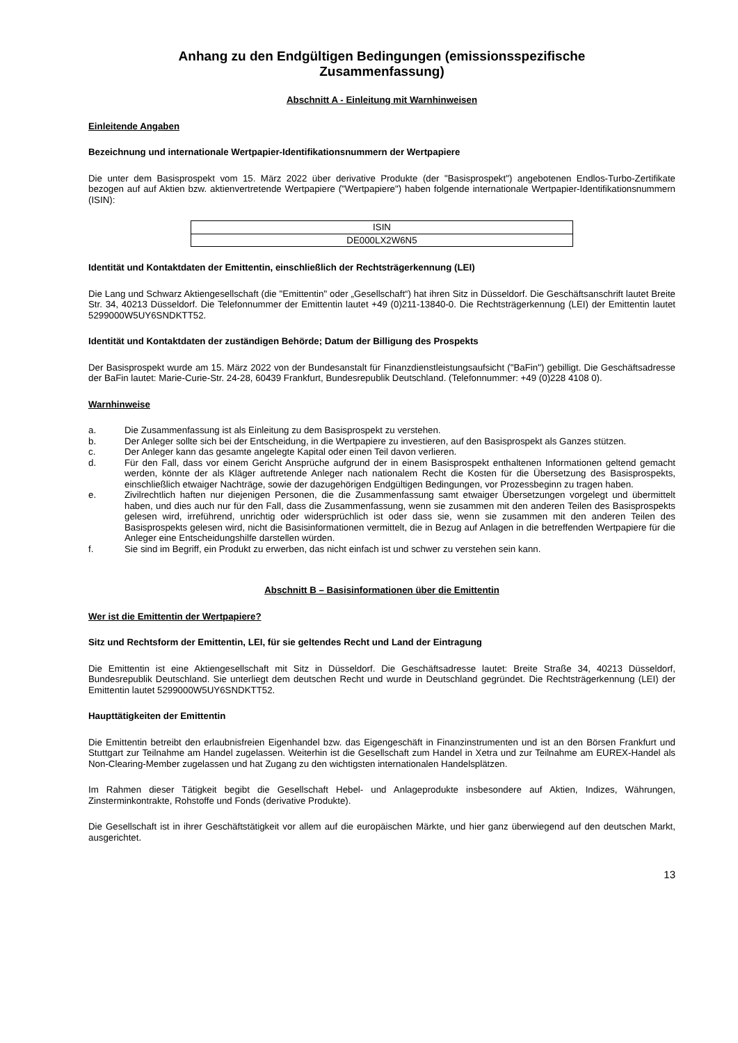Anhang zu den Endgültigen Bedingungen (emissionsspezifische
Zusammenfassung)
Abschnitt A - Einleitung mit Warnhinweisen
Einleitende Angaben
Bezeichnung und internationale Wertpapier-Identifikationsnummern der Wertpapiere
Die unter dem Basisprospekt vom 15. März 2022 über derivative Produkte (der "Basisprospekt") angebotenen Endlos-Turbo-Zertifikate bezogen auf auf Aktien bzw. aktienvertretende Wertpapiere ("Wertpapiere") haben folgende internationale Wertpapier-Identifikationsnummern (ISIN):
| ISIN |
| DE000LX2W6N5 |
Identität und Kontaktdaten der Emittentin, einschließlich der Rechtsträgerkennung (LEI)
Die Lang und Schwarz Aktiengesellschaft (die "Emittentin" oder „Gesellschaft“) hat ihren Sitz in Düsseldorf. Die Geschäftsanschrift lautet Breite Str. 34, 40213 Düsseldorf. Die Telefonnummer der Emittentin lautet +49 (0)211-13840-0. Die Rechtsträgerkennung (LEI) der Emittentin lautet 5299000W5UY6SNDKTT52.
Identität und Kontaktdaten der zuständigen Behörde; Datum der Billigung des Prospekts
Der Basisprospekt wurde am 15. März 2022 von der Bundesanstalt für Finanzdienstleistungsaufsicht ("BaFin") gebilligt. Die Geschäftsadresse der BaFin lautet: Marie-Curie-Str. 24-28, 60439 Frankfurt, Bundesrepublik Deutschland. (Telefonnummer: +49 (0)228 4108 0).
Warnhinweise
a. Die Zusammenfassung ist als Einleitung zu dem Basisprospekt zu verstehen.
b. Der Anleger sollte sich bei der Entscheidung, in die Wertpapiere zu investieren, auf den Basisprospekt als Ganzes stützen.
c. Der Anleger kann das gesamte angelegte Kapital oder einen Teil davon verlieren.
d. Für den Fall, dass vor einem Gericht Ansprüche aufgrund der in einem Basisprospekt enthaltenen Informationen geltend gemacht werden, könnte der als Kläger auftretende Anleger nach nationalem Recht die Kosten für die Übersetzung des Basisprospekts, einschließlich etwaiger Nachträge, sowie der dazugehörigen Endgültigen Bedingungen, vor Prozessbeginn zu tragen haben.
e. Zivilrechtlich haften nur diejenigen Personen, die die Zusammenfassung samt etwaiger Übersetzungen vorgelegt und übermittelt haben, und dies auch nur für den Fall, dass die Zusammenfassung, wenn sie zusammen mit den anderen Teilen des Basisprospekts gelesen wird, irreführend, unrichtig oder widersprüchlich ist oder dass sie, wenn sie zusammen mit den anderen Teilen des Basisprospekts gelesen wird, nicht die Basisinformationen vermittelt, die in Bezug auf Anlagen in die betreffenden Wertpapiere für die Anleger eine Entscheidungshilfe darstellen würden.
f. Sie sind im Begriff, ein Produkt zu erwerben, das nicht einfach ist und schwer zu verstehen sein kann.
Abschnitt B – Basisinformationen über die Emittentin
Wer ist die Emittentin der Wertpapiere?
Sitz und Rechtsform der Emittentin, LEI, für sie geltendes Recht und Land der Eintragung
Die Emittentin ist eine Aktiengesellschaft mit Sitz in Düsseldorf. Die Geschäftsadresse lautet: Breite Straße 34, 40213 Düsseldorf, Bundesrepublik Deutschland. Sie unterliegt dem deutschen Recht und wurde in Deutschland gegründet. Die Rechtsträgerkennung (LEI) der Emittentin lautet 5299000W5UY6SNDKTT52.
Haupttätigkeiten der Emittentin
Die Emittentin betreibt den erlaubnisfreien Eigenhandel bzw. das Eigengeschäft in Finanzinstrumenten und ist an den Börsen Frankfurt und Stuttgart zur Teilnahme am Handel zugelassen. Weiterhin ist die Gesellschaft zum Handel in Xetra und zur Teilnahme am EUREX-Handel als Non-Clearing-Member zugelassen und hat Zugang zu den wichtigsten internationalen Handelsplätzen.
Im Rahmen dieser Tätigkeit begibt die Gesellschaft Hebel- und Anlageprodukte insbesondere auf Aktien, Indizes, Währungen, Zinsterminkontrakte, Rohstoffe und Fonds (derivative Produkte).
Die Gesellschaft ist in ihrer Geschäftstätigkeit vor allem auf die europäischen Märkte, und hier ganz überwiegend auf den deutschen Markt, ausgerichtet.
13